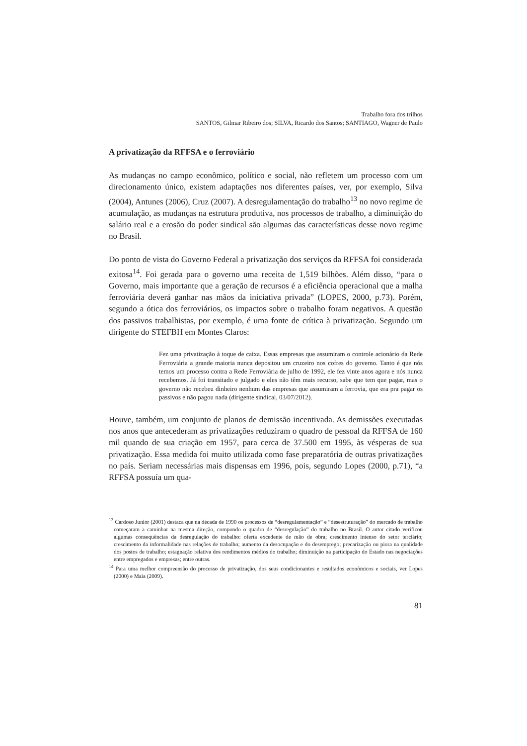Trabalho fora dos trilhos
SANTOS, Gilmar Ribeiro dos; SILVA, Ricardo dos Santos; SANTIAGO, Wagner de Paulo
A privatização da RFFSA e o ferroviário
As mudanças no campo econômico, político e social, não refletem um processo com um direcionamento único, existem adaptações nos diferentes países, ver, por exemplo, Silva (2004), Antunes (2006), Cruz (2007). A desregulamentação do trabalho<sup>13</sup> no novo regime de acumulação, as mudanças na estrutura produtiva, nos processos de trabalho, a diminuição do salário real e a erosão do poder sindical são algumas das características desse novo regime no Brasil.
Do ponto de vista do Governo Federal a privatização dos serviços da RFFSA foi considerada exitosa<sup>14</sup>. Foi gerada para o governo uma receita de 1,519 bilhões. Além disso, “para o Governo, mais importante que a geração de recursos é a eficiência operacional que a malha ferroviária deverá ganhar nas mãos da iniciativa privada” (LOPES, 2000, p.73). Porém, segundo a ótica dos ferroviários, os impactos sobre o trabalho foram negativos. A questão dos passivos trabalhistas, por exemplo, é uma fonte de crítica à privatização. Segundo um dirigente do STEFBH em Montes Claros:
Fez uma privatização à toque de caixa. Essas empresas que assumiram o controle acionário da Rede Ferroviária a grande maioria nunca depositou um cruzeiro nos cofres do governo. Tanto é que nós temos um processo contra a Rede Ferroviária de julho de 1992, ele fez vinte anos agora e nós nunca recebemos. Já foi transitado e julgado e eles não têm mais recurso, sabe que tem que pagar, mas o governo não recebeu dinheiro nenhum das empresas que assumiram a ferrovia, que era pra pagar os passivos e não pagou nada (dirigente sindical, 03/07/2012).
Houve, também, um conjunto de planos de demissão incentivada. As demissões executadas nos anos que antecederam as privatizações reduziram o quadro de pessoal da RFFSA de 160 mil quando de sua criação em 1957, para cerca de 37.500 em 1995, às vésperas de sua privatização. Essa medida foi muito utilizada como fase preparatória de outras privatizações no país. Seriam necessárias mais dispensas em 1996, pois, segundo Lopes (2000, p.71), “a RFFSA possuía um qua-
<sup>13</sup> Cardoso Junior (2001) destaca que na década de 1990 os processos de “desregulamentação” e “desestruturação” do mercado de trabalho começaram a caminhar na mesma direção, compondo o quadro de “desregulação” do trabalho no Brasil. O autor citado verificou algumas consequências da desregulação do trabalho: oferta excedente de mão de obra; crescimento intenso do setor terciário; crescimento da informalidade nas relações de trabalho; aumento da desocupação e do desemprego; precarização ou piora na qualidade dos postos de trabalho; estagnação relativa dos rendimentos médios do trabalho; diminuição na participação do Estado nas negociações entre empregados e empresas; entre outras.
<sup>14</sup> Para uma melhor compreensão do processo de privatização, dos seus condicionantes e resultados econômicos e sociais, ver Lopes (2000) e Maia (2009).
81